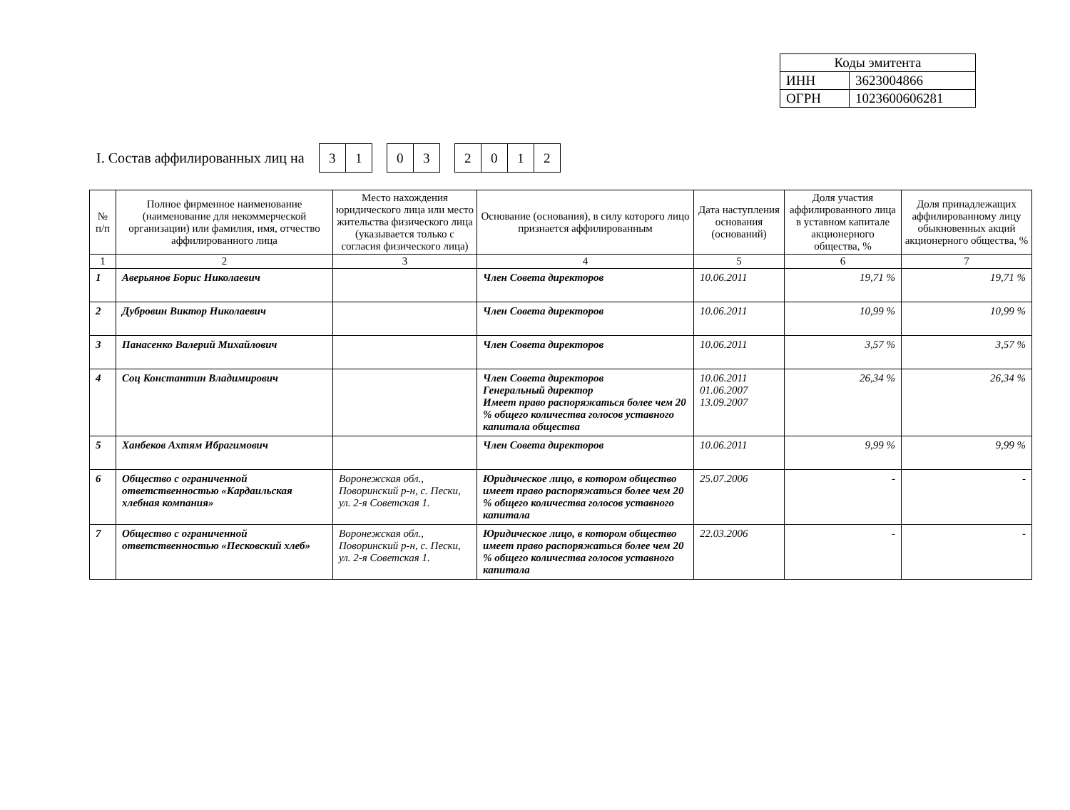| Коды эмитента | |
| ИНН | 3623004866 |
| ОГРН | 1023600606281 |
I. Состав аффилированных лиц на
| 3 | 1 |
| 0 | 3 |
| 2 | 0 | 1 | 2 |
| № п/п | Полное фирменное наименование (наименование для некоммерческой организации) или фамилия, имя, отчество аффилированного лица | Место нахождения юридического лица или место жительства физического лица (указывается только с согласия физического лица) | Основание (основания), в силу которого лицо признается аффилированным | Дата наступления основания (оснований) | Доля участия аффилированного лица в уставном капитале акционерного общества, % | Доля принадлежащих аффилированному лицу обыкновенных акций акционерного общества, % |
| --- | --- | --- | --- | --- | --- | --- |
| 1 | 2 | 3 | 4 | 5 | 6 | 7 |
| 1 | Аверьянов Борис Николаевич | | Член Совета директоров | 10.06.2011 | 19,71 % | 19,71 % |
| 2 | Дубровин Виктор Николаевич | | Член Совета директоров | 10.06.2011 | 10,99 % | 10,99 % |
| 3 | Панасенко Валерий Михайлович | | Член Совета директоров | 10.06.2011 | 3,57 % | 3,57 % |
| 4 | Соц Константин Владимирович | | Член Совета директоров Генеральный директор Имеет право распоряжаться более чем 20 % общего количества голосов уставного капитала общества | 10.06.2011 01.06.2007 13.09.2007 | 26,34 % | 26,34 % |
| 5 | Ханбеков Ахтям Ибрагимович | | Член Совета директоров | 10.06.2011 | 9,99 % | 9,99 % |
| 6 | Общество с ограниченной ответственностью «Кардаильская хлебная компания» | Воронежская обл., Поворинский р-н, с. Пески, ул. 2-я Советская 1. | Юридическое лицо, в котором общество имеет право распоряжаться более чем 20 % общего количества голосов уставного капитала | 25.07.2006 | - | - |
| 7 | Общество с ограниченной ответственностью «Песковский хлеб» | Воронежская обл., Поворинский р-н, с. Пески, ул. 2-я Советская 1. | Юридическое лицо, в котором общество имеет право распоряжаться более чем 20 % общего количества голосов уставного капитала | 22.03.2006 | - | - |